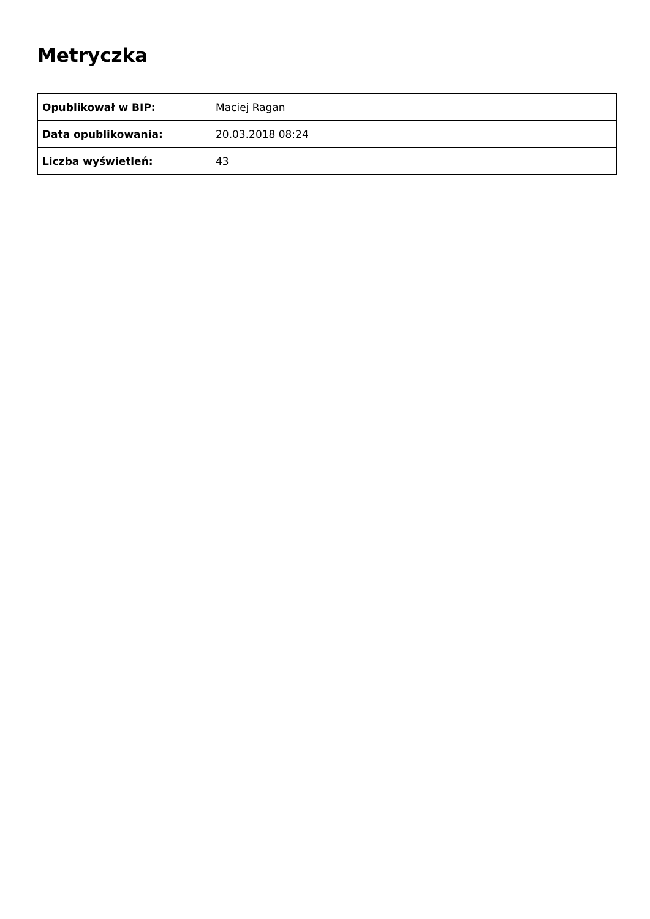Metryczka
| Opublikował w BIP: | Maciej Ragan |
| Data opublikowania: | 20.03.2018 08:24 |
| Liczba wyświetleń: | 43 |